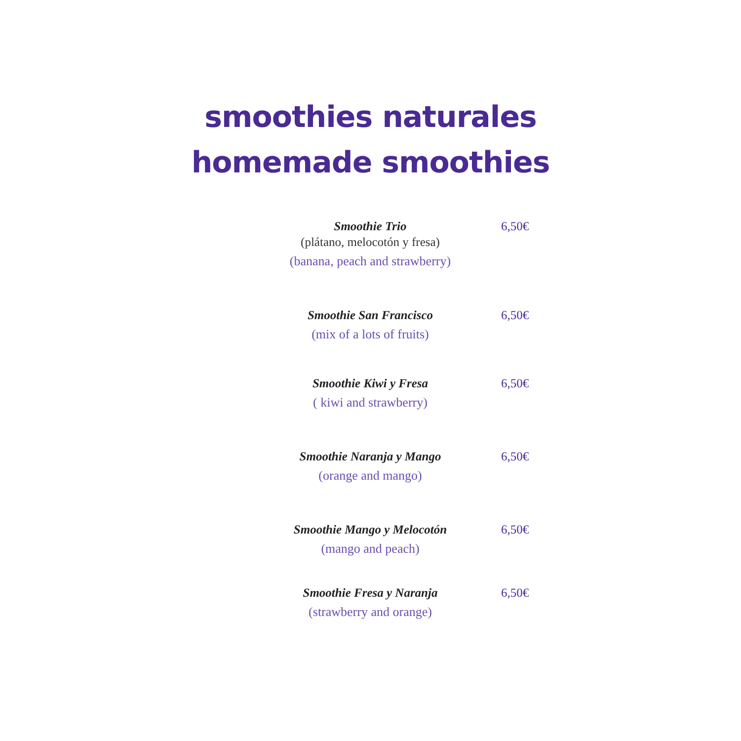smoothies naturales
homemade smoothies
Smoothie Trio
(plátano, melocotón y fresa)
(banana, peach and strawberry)
6,50€
Smoothie San Francisco
(mix of a lots of fruits)
6,50€
Smoothie Kiwi y Fresa
( kiwi and strawberry)
6,50€
Smoothie Naranja y Mango
(orange and mango)
6,50€
Smoothie Mango y Melocotón
(mango and peach)
6,50€
Smoothie Fresa y Naranja
(strawberry and orange)
6,50€